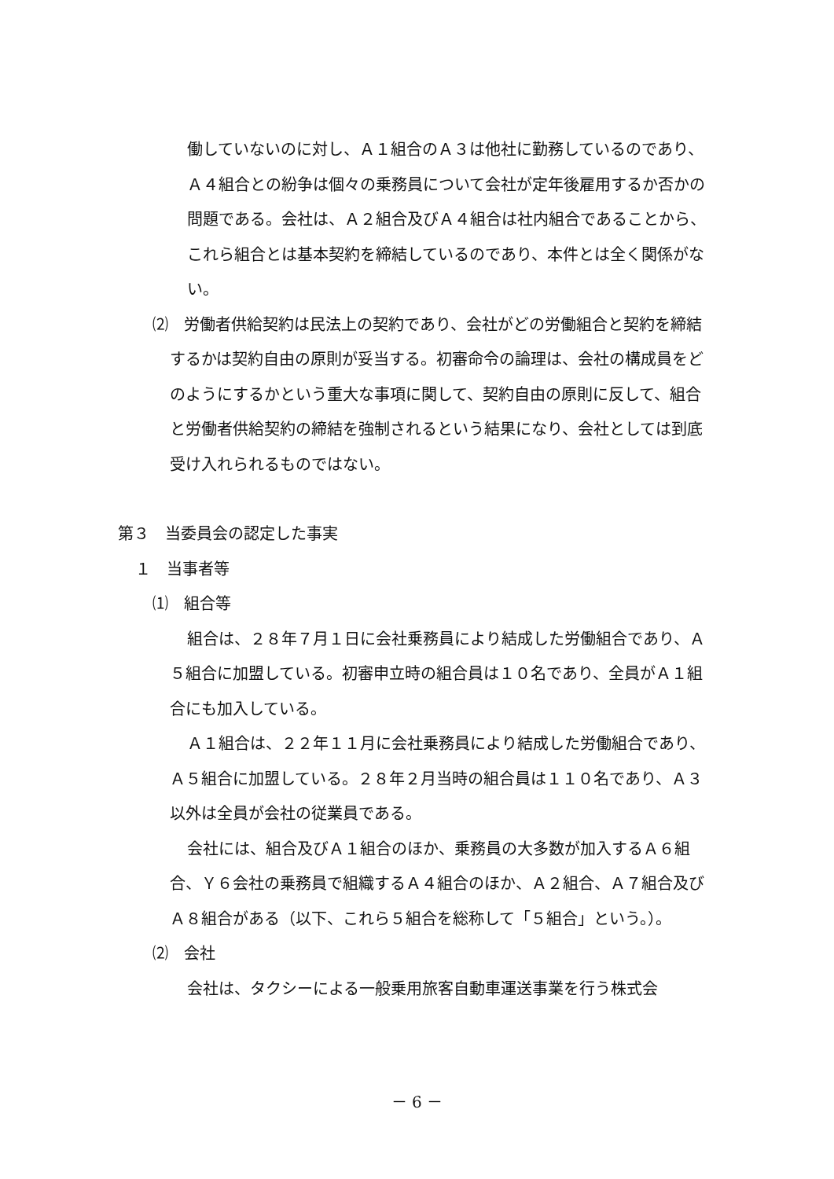働していないのに対し、Ａ１組合のＡ３は他社に勤務しているのであり、Ａ４組合との紛争は個々の乗務員について会社が定年後雇用するか否かの問題である。会社は、Ａ２組合及びＡ４組合は社内組合であることから、これら組合とは基本契約を締結しているのであり、本件とは全く関係がない。
⑵　労働者供給契約は民法上の契約であり、会社がどの労働組合と契約を締結するかは契約自由の原則が妥当する。初審命令の論理は、会社の構成員をどのようにするかという重大な事項に関して、契約自由の原則に反して、組合と労働者供給契約の締結を強制されるという結果になり、会社としては到底受け入れられるものではない。
第３　当委員会の認定した事実
１　当事者等
⑴　組合等
組合は、２８年７月１日に会社乗務員により結成した労働組合であり、Ａ５組合に加盟している。初審申立時の組合員は１０名であり、全員がＡ１組合にも加入している。
Ａ１組合は、２２年１１月に会社乗務員により結成した労働組合であり、Ａ５組合に加盟している。２８年２月当時の組合員は１１０名であり、Ａ３以外は全員が会社の従業員である。
会社には、組合及びＡ１組合のほか、乗務員の大多数が加入するＡ６組合、Ｙ６会社の乗務員で組織するＡ４組合のほか、Ａ２組合、Ａ７組合及びＡ８組合がある（以下、これら５組合を総称して「５組合」という。）。
⑵　会社
会社は、タクシーによる一般乗用旅客自動車運送事業を行う株式会
－ 6 －